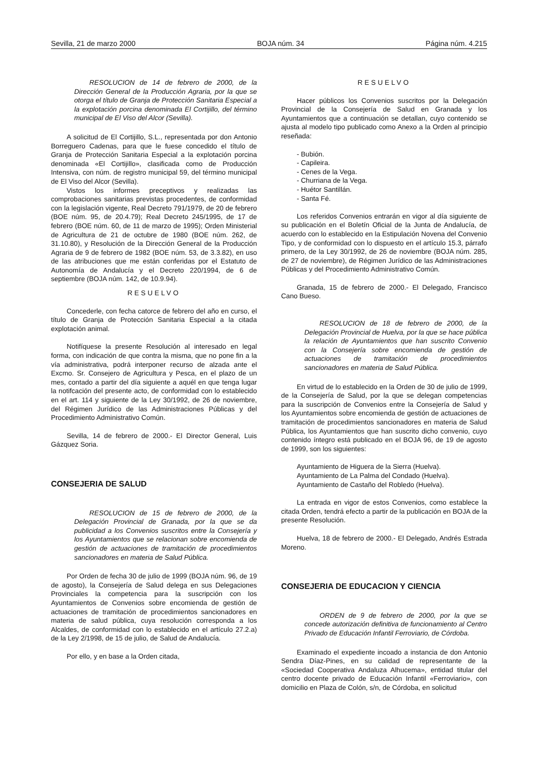Sevilla, 21 de marzo 2000 BOJA núm. 34 Página núm. 4.215
RESOLUCION de 14 de febrero de 2000, de la Dirección General de la Producción Agraria, por la que se otorga el título de Granja de Protección Sanitaria Especial a la explotación porcina denominada El Cortijillo, del término municipal de El Viso del Alcor (Sevilla).
A solicitud de El Cortijillo, S.L., representada por don Antonio Borreguero Cadenas, para que le fuese concedido el título de Granja de Protección Sanitaria Especial a la explotación porcina denominada «El Cortijillo», clasificada como de Producción Intensiva, con núm. de registro municipal 59, del término municipal de El Viso del Alcor (Sevilla).
Vistos los informes preceptivos y realizadas las comprobaciones sanitarias previstas procedentes, de conformidad con la legislación vigente, Real Decreto 791/1979, de 20 de febrero (BOE núm. 95, de 20.4.79); Real Decreto 245/1995, de 17 de febrero (BOE núm. 60, de 11 de marzo de 1995); Orden Ministerial de Agricultura de 21 de octubre de 1980 (BOE núm. 262, de 31.10.80), y Resolución de la Dirección General de la Producción Agraria de 9 de febrero de 1982 (BOE núm. 53, de 3.3.82), en uso de las atribuciones que me están conferidas por el Estatuto de Autonomía de Andalucía y el Decreto 220/1994, de 6 de septiembre (BOJA núm. 142, de 10.9.94).
RESUELVO
Concederle, con fecha catorce de febrero del año en curso, el título de Granja de Protección Sanitaria Especial a la citada explotación animal.
Notifíquese la presente Resolución al interesado en legal forma, con indicación de que contra la misma, que no pone fin a la vía administrativa, podrá interponer recurso de alzada ante el Excmo. Sr. Consejero de Agricultura y Pesca, en el plazo de un mes, contado a partir del día siguiente a aquél en que tenga lugar la notifcación del presente acto, de conformidad con lo establecido en el art. 114 y siguiente de la Ley 30/1992, de 26 de noviembre, del Régimen Jurídico de las Administraciones Públicas y del Procedimiento Administrativo Común.
Sevilla, 14 de febrero de 2000.- El Director General, Luis Gázquez Soria.
CONSEJERIA DE SALUD
RESOLUCION de 15 de febrero de 2000, de la Delegación Provincial de Granada, por la que se da publicidad a los Convenios suscritos entre la Consejería y los Ayuntamientos que se relacionan sobre encomienda de gestión de actuaciones de tramitación de procedimientos sancionadores en materia de Salud Pública.
Por Orden de fecha 30 de julio de 1999 (BOJA núm. 96, de 19 de agosto), la Consejería de Salud delega en sus Delegaciones Provinciales la competencia para la suscripción con los Ayuntamientos de Convenios sobre encomienda de gestión de actuaciones de tramitación de procedimientos sancionadores en materia de salud pública, cuya resolución corresponda a los Alcaldes, de conformidad con lo establecido en el artículo 27.2.a) de la Ley 2/1998, de 15 de julio, de Salud de Andalucía.
Por ello, y en base a la Orden citada,
RESUELVO
Hacer públicos los Convenios suscritos por la Delegación Provincial de la Consejería de Salud en Granada y los Ayuntamientos que a continuación se detallan, cuyo contenido se ajusta al modelo tipo publicado como Anexo a la Orden al principio reseñada:
- Bubión.
- Capileira.
- Cenes de la Vega.
- Churriana de la Vega.
- Huétor Santillán.
- Santa Fé.
Los referidos Convenios entrarán en vigor al día siguiente de su publicación en el Boletín Oficial de la Junta de Andalucía, de acuerdo con lo establecido en la Estipulación Novena del Convenio Tipo, y de conformidad con lo dispuesto en el artículo 15.3, párrafo primero, de la Ley 30/1992, de 26 de noviembre (BOJA núm. 285, de 27 de noviembre), de Régimen Jurídico de las Administraciones Públicas y del Procedimiento Administrativo Común.
Granada, 15 de febrero de 2000.- El Delegado, Francisco Cano Bueso.
RESOLUCION de 18 de febrero de 2000, de la Delegación Provincial de Huelva, por la que se hace pública la relación de Ayuntamientos que han suscrito Convenio con la Consejería sobre encomienda de gestión de actuaciones de tramitación de procedimientos sancionadores en materia de Salud Pública.
En virtud de lo establecido en la Orden de 30 de julio de 1999, de la Consejería de Salud, por la que se delegan competencias para la suscripción de Convenios entre la Consejería de Salud y los Ayuntamientos sobre encomienda de gestión de actuaciones de tramitación de procedimientos sancionadores en materia de Salud Pública, los Ayuntamientos que han suscrito dicho convenio, cuyo contenido íntegro está publicado en el BOJA 96, de 19 de agosto de 1999, son los siguientes:
Ayuntamiento de Higuera de la Sierra (Huelva).
Ayuntamiento de La Palma del Condado (Huelva).
Ayuntamiento de Castaño del Robledo (Huelva).
La entrada en vigor de estos Convenios, como establece la citada Orden, tendrá efecto a partir de la publicación en BOJA de la presente Resolución.
Huelva, 18 de febrero de 2000.- El Delegado, Andrés Estrada Moreno.
CONSEJERIA DE EDUCACION Y CIENCIA
ORDEN de 9 de febrero de 2000, por la que se concede autorización definitiva de funcionamiento al Centro Privado de Educación Infantil Ferroviario, de Córdoba.
Examinado el expediente incoado a instancia de don Antonio Sendra Díaz-Pines, en su calidad de representante de la «Sociedad Cooperativa Andaluza Alhucema», entidad titular del centro docente privado de Educación Infantil «Ferroviario», con domicilio en Plaza de Colón, s/n, de Córdoba, en solicitud